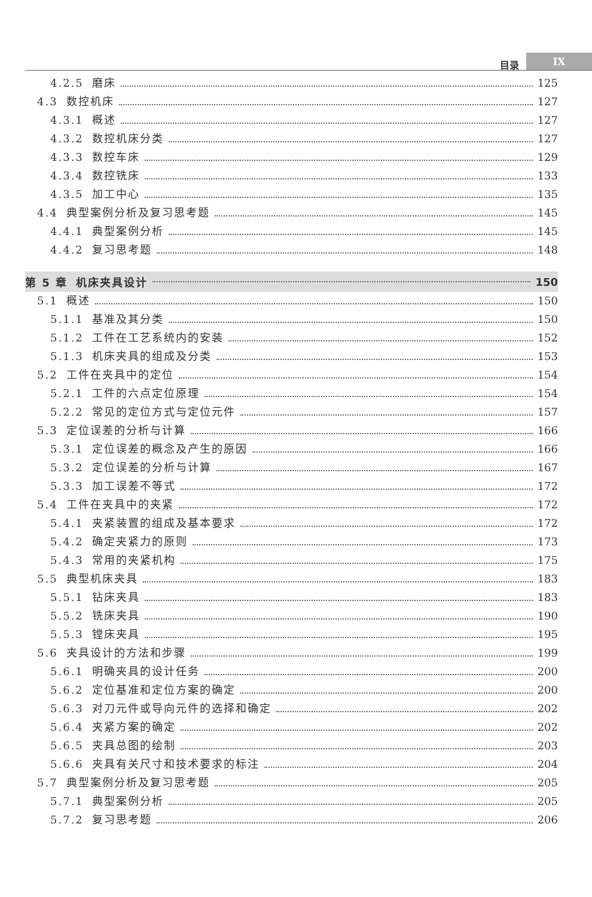目录 IX
4.2.5 磨床 125
4.3 数控机床 127
4.3.1 概述 127
4.3.2 数控机床分类 127
4.3.3 数控车床 129
4.3.4 数控铣床 133
4.3.5 加工中心 135
4.4 典型案例分析及复习思考题 145
4.4.1 典型案例分析 145
4.4.2 复习思考题 148
第 5 章 机床夹具设计 150
5.1 概述 150
5.1.1 基准及其分类 150
5.1.2 工件在工艺系统内的安装 152
5.1.3 机床夹具的组成及分类 153
5.2 工件在夹具中的定位 154
5.2.1 工件的六点定位原理 154
5.2.2 常见的定位方式与定位元件 157
5.3 定位误差的分析与计算 166
5.3.1 定位误差的概念及产生的原因 166
5.3.2 定位误差的分析与计算 167
5.3.3 加工误差不等式 172
5.4 工件在夹具中的夹紧 172
5.4.1 夹紧装置的组成及基本要求 172
5.4.2 确定夹紧力的原则 173
5.4.3 常用的夹紧机构 175
5.5 典型机床夹具 183
5.5.1 钻床夹具 183
5.5.2 铣床夹具 190
5.5.3 镗床夹具 195
5.6 夹具设计的方法和步骤 199
5.6.1 明确夹具的设计任务 200
5.6.2 定位基准和定位方案的确定 200
5.6.3 对刀元件或导向元件的选择和确定 202
5.6.4 夹紧方案的确定 202
5.6.5 夹具总图的绘制 203
5.6.6 夹具有关尺寸和技术要求的标注 204
5.7 典型案例分析及复习思考题 205
5.7.1 典型案例分析 205
5.7.2 复习思考题 206